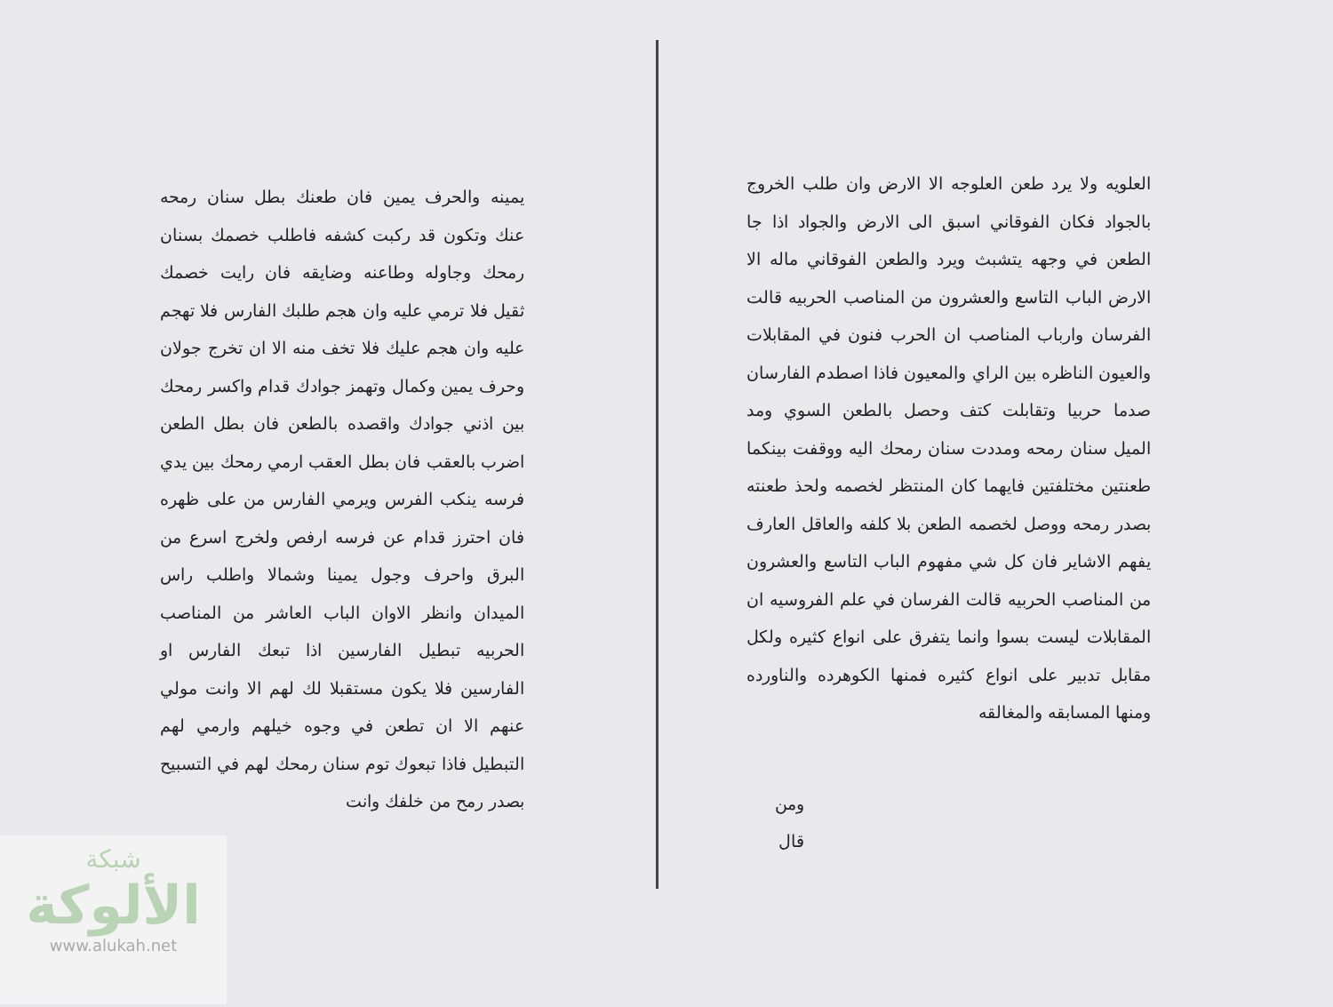العلويه ولا يرد طعن العلوجه الا الارض وان طلب الخروج بالجواد فكان الفوقاني اسبق الى الارض والجواد اذا جا الطعن في وجهه يتشبث ويرد والطعن الفوقاني ماله الا الارض الباب التاسع والعشرون من المناصب الحربيه قالت الفرسان وارباب المناصب ان الحرب فنون في المقابلات والعيون الناظره بين الراي والمعيون فاذا اصطدم الفارسان صدما حربيا وتقابلت كتف وحصل بالطعن السوي ومد الميل سنان رمحه ومددت سنان رمحك اليه ووقفت بينكما طعنتين مختلفتين فايهما كان المنتظر لخصمه ولحذ طعنته بصدر رمحه ووصل لخصمه الطعن بلا كلفه والعاقل العارف يفهم الاشاير فان كل شي مفهوم الباب التاسع والعشرون من المناصب الحربيه قالت الفرسان في علم الفروسيه ان المقابلات ليست بسوا وانما يتفرق على انواع كثيره ولكل مقابل تدبير على انواع كثيره فمنها الكوهرده والناورده ومنها المسابقه والمغالقه
ومن قال
يمينه والحرف يمين فان طعنك بطل سنان رمحه عنك وتكون قد ركبت كشفه فاطلب خصمك بسنان رمحك وجاوله وطاعنه وضايقه فان رايت خصمك ثقيل فلا ترمي عليه وان هجم طلبك الفارس فلا تهجم عليه وان هجم عليك فلا تخف منه الا ان تخرج جولان وحرف يمين وكمال وتهمز جوادك قدام واكسر رمحك بين اذني جوادك واقصده بالطعن فان بطل الطعن اضرب بالعقب فان بطل العقب ارمي رمحك بين يدي فرسه ينكب الفرس ويرمي الفارس من على ظهره فان احترز قدام عن فرسه ارفص ولخرج اسرع من البرق واحرف وجول يمينا وشمالا واطلب راس الميدان وانظر الاوان الباب العاشر من المناصب الحربيه تبطيل الفارسين اذا تبعك الفارس او الفارسين فلا يكون مستقبلا لك لهم الا وانت مولي عنهم الا ان تطعن في وجوه خيلهم وارمي لهم التبطيل فاذا تبعوك توم سنان رمحك لهم في التسبيح بصدر رمح من خلفك وانت
شبكة
الألوكة
www.alukah.net